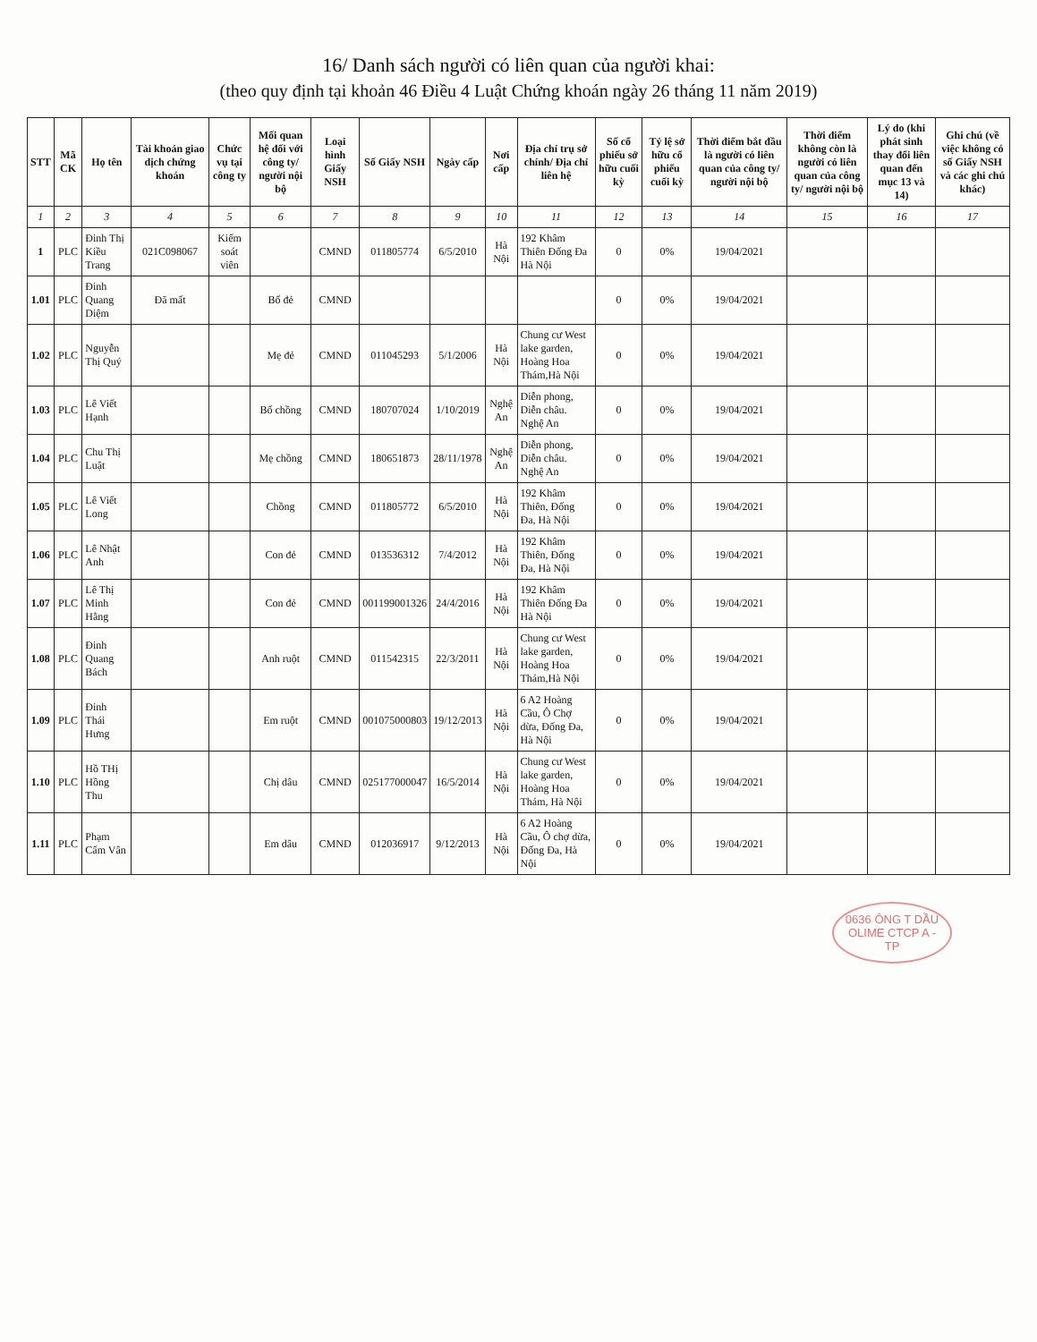16/ Danh sách người có liên quan của người khai:
(theo quy định tại khoản 46 Điều 4 Luật Chứng khoán ngày 26 tháng 11 năm 2019)
| STT | Mã CK | Họ tên | Tài khoản giao dịch chứng khoán | Chức vụ tại công ty | Mối quan hệ đối với công ty/ người nội bộ | Loại hình Giấy NSH | Số Giấy NSH | Ngày cấp | Nơi cấp | Địa chỉ trụ sở chính/ Địa chỉ liên hệ | Số cổ phiếu sở hữu cuối kỳ | Tỷ lệ sở hữu cổ phiếu cuối kỳ | Thời điểm bắt đầu là người có liên quan của công ty/ người nội bộ | Thời điểm không còn là người có liên quan của công ty/ người nội bộ | Lý do (khi phát sinh thay đổi liên quan đến mục 13 và 14) | Ghi chú (về việc không có số Giấy NSH và các ghi chú khác) |
| --- | --- | --- | --- | --- | --- | --- | --- | --- | --- | --- | --- | --- | --- | --- | --- | --- |
| 1 | 2 | 3 | 4 | 5 | 6 | 7 | 8 | 9 | 10 | 11 | 12 | 13 | 14 | 15 | 16 | 17 |
| 1 | PLC | Đinh Thị Kiều Trang | 021C098067 | Kiểm soát viên | | CMND | 011805774 | 6/5/2010 | Hà Nội | 192 Khâm Thiên Đống Đa Hà Nội | 0 | 0% | 19/04/2021 | | | |
| 1.01 | PLC | Đinh Quang Diệm | Đã mất | | Bố đẻ | CMND | | | | | 0 | 0% | 19/04/2021 | | | |
| 1.02 | PLC | Nguyễn Thị Quý | | | Mẹ đẻ | CMND | 011045293 | 5/1/2006 | Hà Nội | Chung cư West lake garden, Hoàng Hoa Thám,Hà Nội | 0 | 0% | 19/04/2021 | | | |
| 1.03 | PLC | Lê Viết Hạnh | | | Bố chồng | CMND | 180707024 | 1/10/2019 | Nghệ An | Diễn phong, Diễn châu. Nghệ An | 0 | 0% | 19/04/2021 | | | |
| 1.04 | PLC | Chu Thị Luật | | | Mẹ chồng | CMND | 180651873 | 28/11/1978 | Nghệ An | Diễn phong, Diễn châu. Nghệ An | 0 | 0% | 19/04/2021 | | | |
| 1.05 | PLC | Lê Viết Long | | | Chồng | CMND | 011805772 | 6/5/2010 | Hà Nội | 192 Khâm Thiên, Đống Đa, Hà Nội | 0 | 0% | 19/04/2021 | | | |
| 1.06 | PLC | Lê Nhật Anh | | | Con đẻ | CMND | 013536312 | 7/4/2012 | Hà Nội | 192 Khâm Thiên, Đống Đa, Hà Nội | 0 | 0% | 19/04/2021 | | | |
| 1.07 | PLC | Lê Thị Minh Hằng | | | Con đẻ | CMND | 001199001326 | 24/4/2016 | Hà Nội | 192 Khâm Thiên Đống Đa Hà Nội | 0 | 0% | 19/04/2021 | | | |
| 1.08 | PLC | Đinh Quang Bách | | | Anh ruột | CMND | 011542315 | 22/3/2011 | Hà Nội | Chung cư West lake garden, Hoàng Hoa Thám,Hà Nội | 0 | 0% | 19/04/2021 | | | |
| 1.09 | PLC | Đinh Thái Hưng | | | Em ruột | CMND | 001075000803 | 19/12/2013 | Hà Nội | 6 A2 Hoàng Cầu, Ô Chợ dừa, Đống Đa, Hà Nội | 0 | 0% | 19/04/2021 | | | |
| 1.10 | PLC | Hồ THị Hồng Thu | | | Chị dâu | CMND | 025177000047 | 16/5/2014 | Hà Nội | Chung cư West lake garden, Hoàng Hoa Thám, Hà Nội | 0 | 0% | 19/04/2021 | | | |
| 1.11 | PLC | Phạm Cẩm Vân | | | Em dâu | CMND | 012036917 | 9/12/2013 | Hà Nội | 6 A2 Hoàng Cầu, Ô chợ dừa, Đống Đa, Hà Nội | 0 | 0% | 19/04/2021 | | | |
0636 ÔNG T DẦU OLIME CTCP A - TP